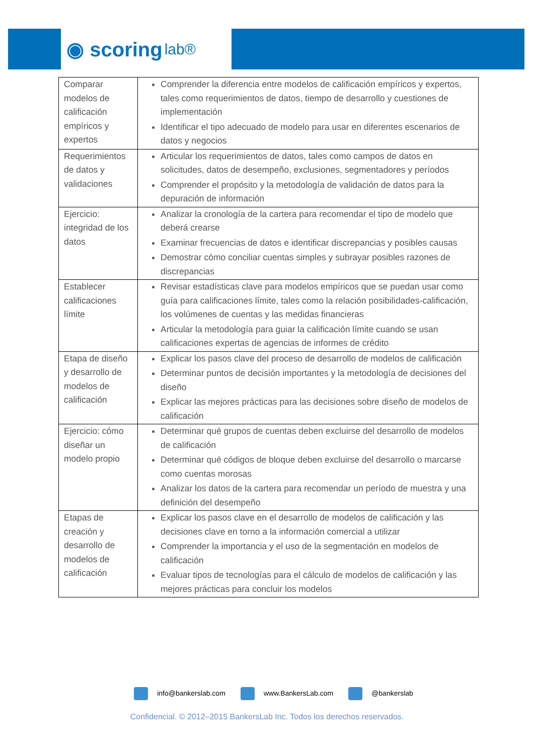◉ scoring lab®
| Comparar modelos de calificación empíricos y expertos | Comprender la diferencia entre modelos de calificación empíricos y expertos, tales como requerimientos de datos, tiempo de desarrollo y cuestiones de implementación Identificar el tipo adecuado de modelo para usar en diferentes escenarios de datos y negocios |
| Requerimientos de datos y validaciones | Articular los requerimientos de datos, tales como campos de datos en solicitudes, datos de desempeño, exclusiones, segmentadores y períodos Comprender el propósito y la metodología de validación de datos para la depuración de información |
| Ejercicio: integridad de los datos | Analizar la cronología de la cartera para recomendar el tipo de modelo que deberá crearse Examinar frecuencias de datos e identificar discrepancias y posibles causas Demostrar cómo conciliar cuentas simples y subrayar posibles razones de discrepancias |
| Establecer calificaciones límite | Revisar estadísticas clave para modelos empíricos que se puedan usar como guía para calificaciones límite, tales como la relación posibilidades-calificación, los volúmenes de cuentas y las medidas financieras Articular la metodología para guiar la calificación límite cuando se usan calificaciones expertas de agencias de informes de crédito |
| Etapa de diseño y desarrollo de modelos de calificación | Explicar los pasos clave del proceso de desarrollo de modelos de calificación Determinar puntos de decisión importantes y la metodología de decisiones del diseño Explicar las mejores prácticas para las decisiones sobre diseño de modelos de calificación |
| Ejercicio: cómo diseñar un modelo propio | Determinar qué grupos de cuentas deben excluirse del desarrollo de modelos de calificación Determinar qué códigos de bloque deben excluirse del desarrollo o marcarse como cuentas morosas Analizar los datos de la cartera para recomendar un período de muestra y una definición del desempeño |
| Etapas de creación y desarrollo de modelos de calificación | Explicar los pasos clave en el desarrollo de modelos de calificación y las decisiones clave en torno a la información comercial a utilizar Comprender la importancia y el uso de la segmentación en modelos de calificación Evaluar tipos de tecnologías para el cálculo de modelos de calificación y las mejores prácticas para concluir los modelos |
info@bankerslab.com www.BankersLab.com @bankerslab
Confidencial. © 2012–2015 BankersLab Inc. Todos los derechos reservados.